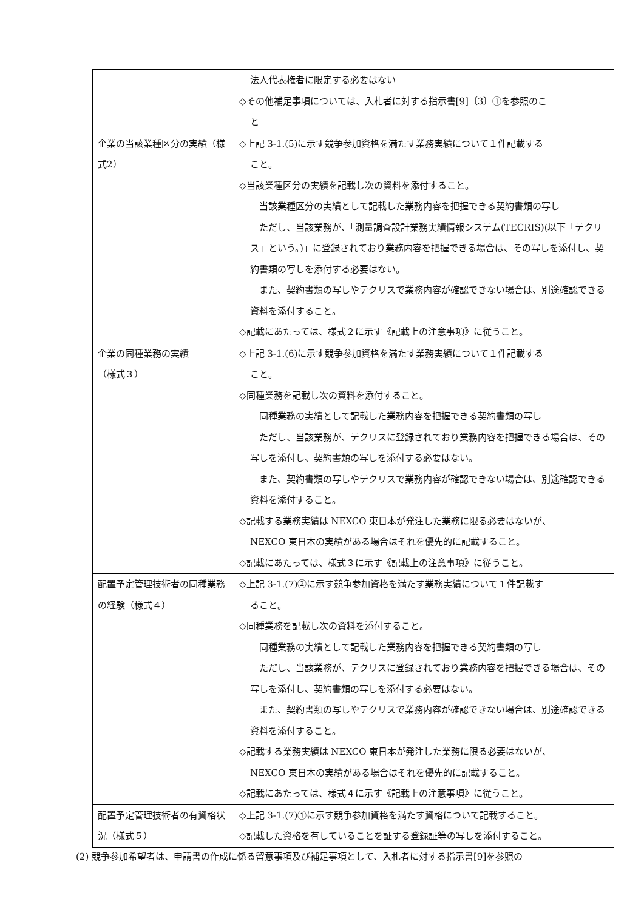| | 法人代表権者に限定する必要はない ◇その他補足事項については、入札者に対する指示書[9]〔3〕①を参照のこ と |
| 企業の当該業種区分の実績（様式2） | ◇上記 3-1.(5)に示す競争参加資格を満たす業務実績について１件記載する こと。 ◇当該業種区分の実績を記載し次の資料を添付すること。 当該業種区分の実績として記載した業務内容を把握できる契約書類の写し ただし、当該業務が、「測量調査設計業務実績情報システム(TECRIS)(以下「テクリス」という。)」に登録されており業務内容を把握できる場合は、その写しを添付し、契約書類の写しを添付する必要はない。 また、契約書類の写しやテクリスで業務内容が確認できない場合は、別途確認できる資料を添付すること。 ◇記載にあたっては、様式２に示す《記載上の注意事項》に従うこと。 |
| 企業の同種業務の実績 （様式３） | ◇上記 3-1.(6)に示す競争参加資格を満たす業務実績について１件記載する こと。 ◇同種業務を記載し次の資料を添付すること。 同種業務の実績として記載した業務内容を把握できる契約書類の写し ただし、当該業務が、テクリスに登録されており業務内容を把握できる場合は、その写しを添付し、契約書類の写しを添付する必要はない。 また、契約書類の写しやテクリスで業務内容が確認できない場合は、別途確認できる資料を添付すること。 ◇記載する業務実績は NEXCO 東日本が発注した業務に限る必要はないが、 NEXCO 東日本の実績がある場合はそれを優先的に記載すること。 ◇記載にあたっては、様式３に示す《記載上の注意事項》に従うこと。 |
| 配置予定管理技術者の同種業務の経験（様式４） | ◇上記 3-1.(7)②に示す競争参加資格を満たす業務実績について１件記載す ること。 ◇同種業務を記載し次の資料を添付すること。 同種業務の実績として記載した業務内容を把握できる契約書類の写し ただし、当該業務が、テクリスに登録されており業務内容を把握できる場合は、その写しを添付し、契約書類の写しを添付する必要はない。 また、契約書類の写しやテクリスで業務内容が確認できない場合は、別途確認できる資料を添付すること。 ◇記載する業務実績は NEXCO 東日本が発注した業務に限る必要はないが、 NEXCO 東日本の実績がある場合はそれを優先的に記載すること。 ◇記載にあたっては、様式４に示す《記載上の注意事項》に従うこと。 |
| 配置予定管理技術者の有資格状況（様式５） | ◇上記 3-1.(7)①に示す競争参加資格を満たす資格について記載すること。 ◇記載した資格を有していることを証する登録証等の写しを添付すること。 |
(2) 競争参加希望者は、申請書の作成に係る留意事項及び補足事項として、入札者に対する指示書[9]を参照の